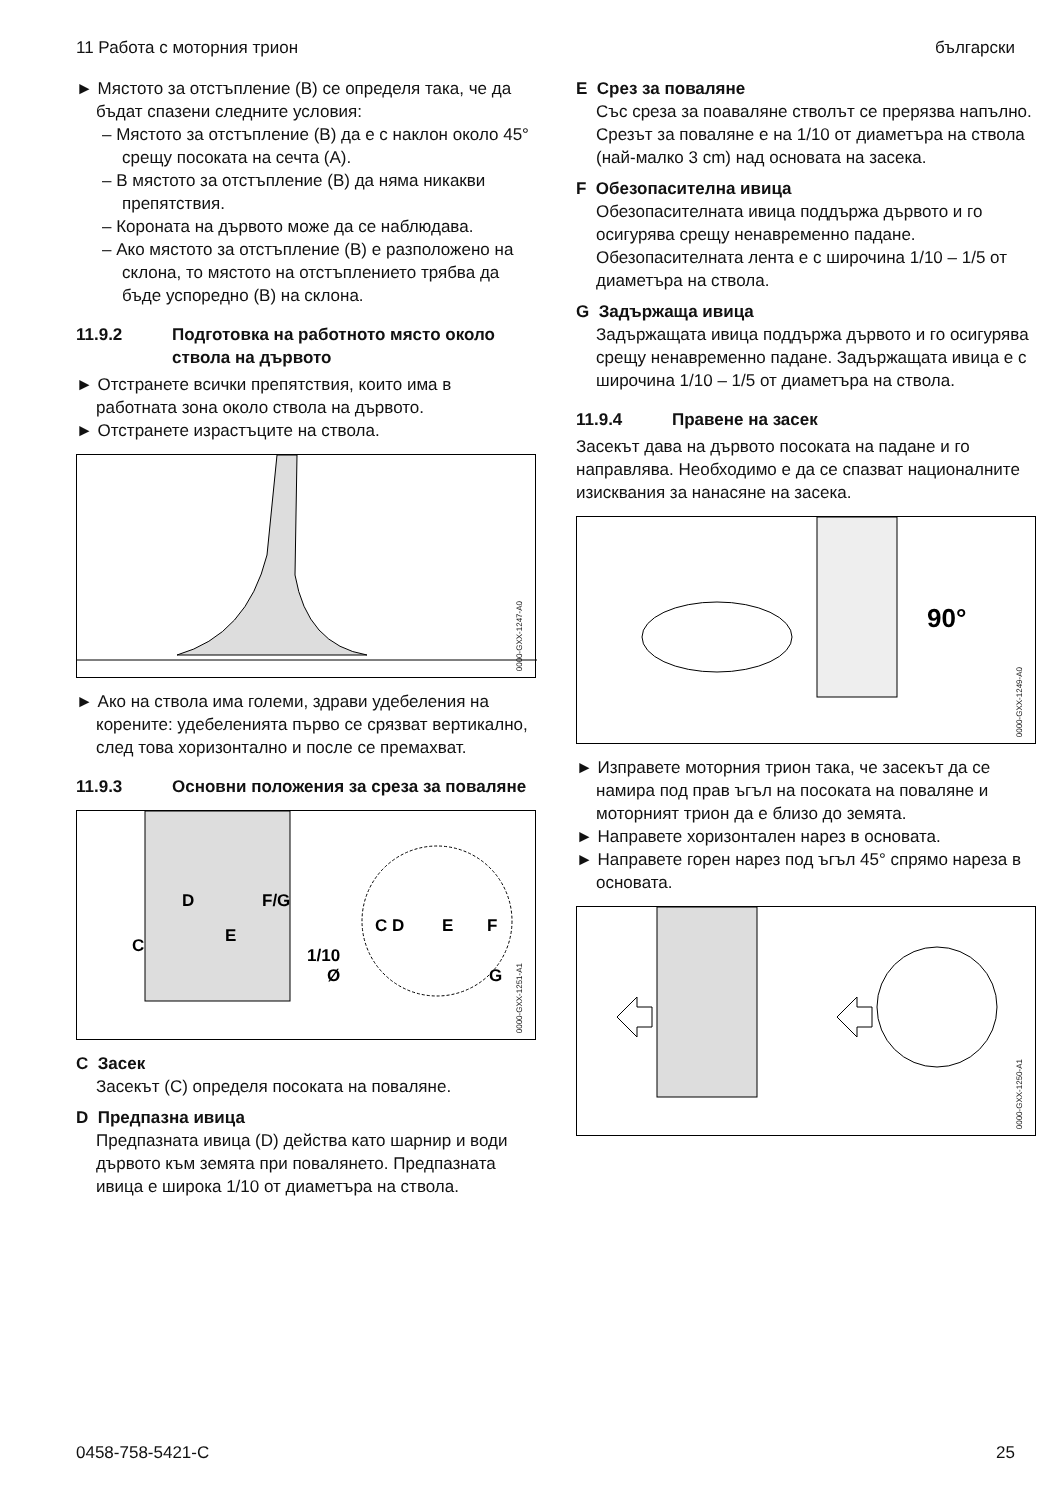11 Работа с моторния трион български
► Мястото за отстъпление (B) се определя така, че да бъдат спазени следните условия:
– Мястото за отстъпление (B) да е с наклон около 45° срещу посоката на сечта (A).
– В мястото за отстъпление (B) да няма никакви препятствия.
– Короната на дървото може да се наблюдава.
– Ако мястото за отстъпление (B) е разположено на склона, то мястото на отстъплението трябва да бъде успоредно (B) на склона.
11.9.2 Подготовка на работното място около ствола на дървото
► Отстранете всички препятствия, които има в работната зона около ствола на дървото.
► Отстранете израстъците на ствола.
0000-GXX-1247-A0
► Ако на ствола има големи, здрави удебеления на корените: удебеленията първо се срязват вертикално, след това хоризонтално и после се премахват.
11.9.3 Основни положения за среза за поваляне
D
F/G
E
C
1/10
Ø
C D
E
F
G
0000-GXX-1251-A1
C Засек
Засекът (C) определя посоката на поваляне.
D Предпазна ивица
Предпазната ивица (D) действа като шарнир и води дървото към земята при поваля­нето. Предпазната ивица е широка 1/10 от диаметъра на ствола.
E Срез за поваляне
Със среза за поаваляне стволът се прерязва напълно. Срезът за поваляне е на 1/10 от диаметъра на ствола (най-малко 3 cm) над основата на засека.
F Обезопасителна ивица
Обезопасителната ивица поддържа дървото и го осигурява срещу ненавременно падане. Обезопасителната лента е с широчина 1/10 – 1/5 от диаметъра на ствола.
G Задържаща ивица
Задържащата ивица поддържа дървото и го осигурява срещу ненавременно падане. Задържащата ивица е с широчина 1/10 – 1/5 от диаметъра на ствола.
11.9.4 Правене на засек
Засекът дава на дървото посоката на падане и го направлява. Необходимо е да се спазват националните изисквания за нанасяне на засека.
90°
0000-GXX-1249-A0
► Изправете моторния трион така, че засекът да се намира под прав ъгъл на посоката на поваляне и моторният трион да е близо до земята.
► Направете хоризонтален нарез в основата.
► Направете горен нарез под ъгъл 45° спрямо нареза в основата.
0000-GXX-1250-A1
0458-758-5421-C 25